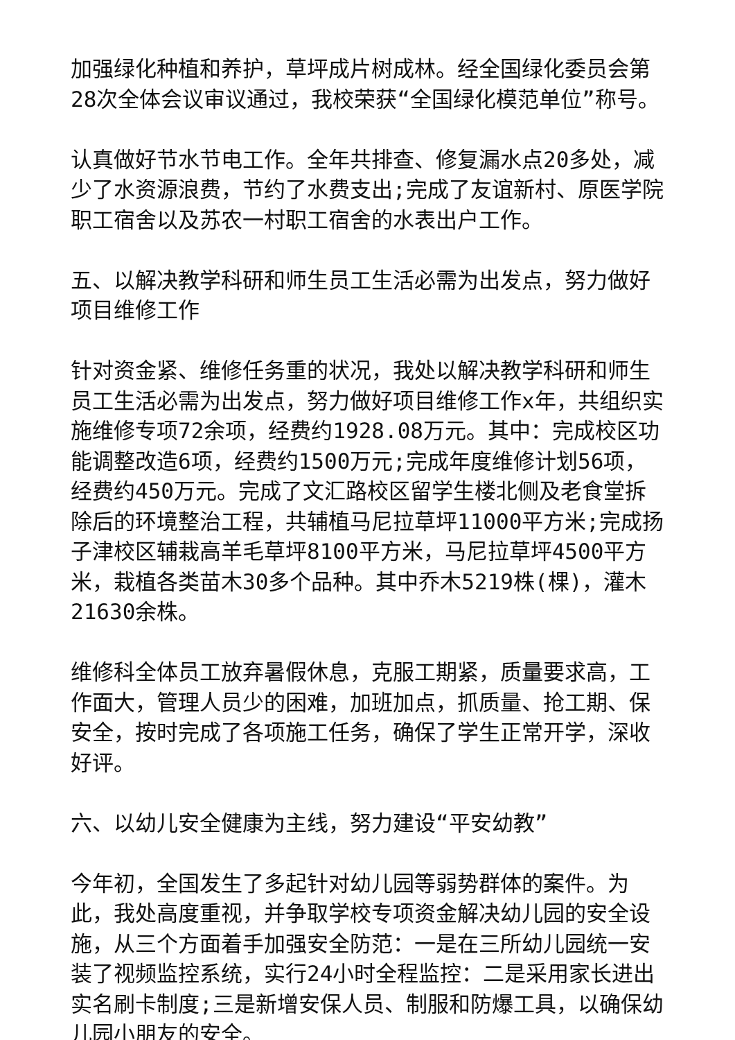加强绿化种植和养护，草坪成片树成林。经全国绿化委员会第28次全体会议审议通过，我校荣获“全国绿化模范单位”称号。
认真做好节水节电工作。全年共排查、修复漏水点20多处，减少了水资源浪费，节约了水费支出;完成了友谊新村、原医学院职工宿舍以及苏农一村职工宿舍的水表出户工作。
五、以解决教学科研和师生员工生活必需为出发点，努力做好项目维修工作
针对资金紧、维修任务重的状况，我处以解决教学科研和师生员工生活必需为出发点，努力做好项目维修工作x年，共组织实施维修专项72余项，经费约1928.08万元。其中：完成校区功能调整改造6项，经费约1500万元;完成年度维修计划56项，经费约450万元。完成了文汇路校区留学生楼北侧及老食堂拆除后的环境整治工程，共辅植马尼拉草坪11000平方米;完成扬子津校区辅栽高羊毛草坪8100平方米，马尼拉草坪4500平方米，栽植各类苗木30多个品种。其中乔木5219株(棵)，灌木21630余株。
维修科全体员工放弃暑假休息，克服工期紧，质量要求高，工作面大，管理人员少的困难，加班加点，抓质量、抢工期、保安全，按时完成了各项施工任务，确保了学生正常开学，深收好评。
六、以幼儿安全健康为主线，努力建设“平安幼教”
今年初，全国发生了多起针对幼儿园等弱势群体的案件。为此，我处高度重视，并争取学校专项资金解决幼儿园的安全设施，从三个方面着手加强安全防范：一是在三所幼儿园统一安装了视频监控系统，实行24小时全程监控：二是采用家长进出实名刷卡制度;三是新增安保人员、制服和防爆工具，以确保幼儿园小朋友的安全。